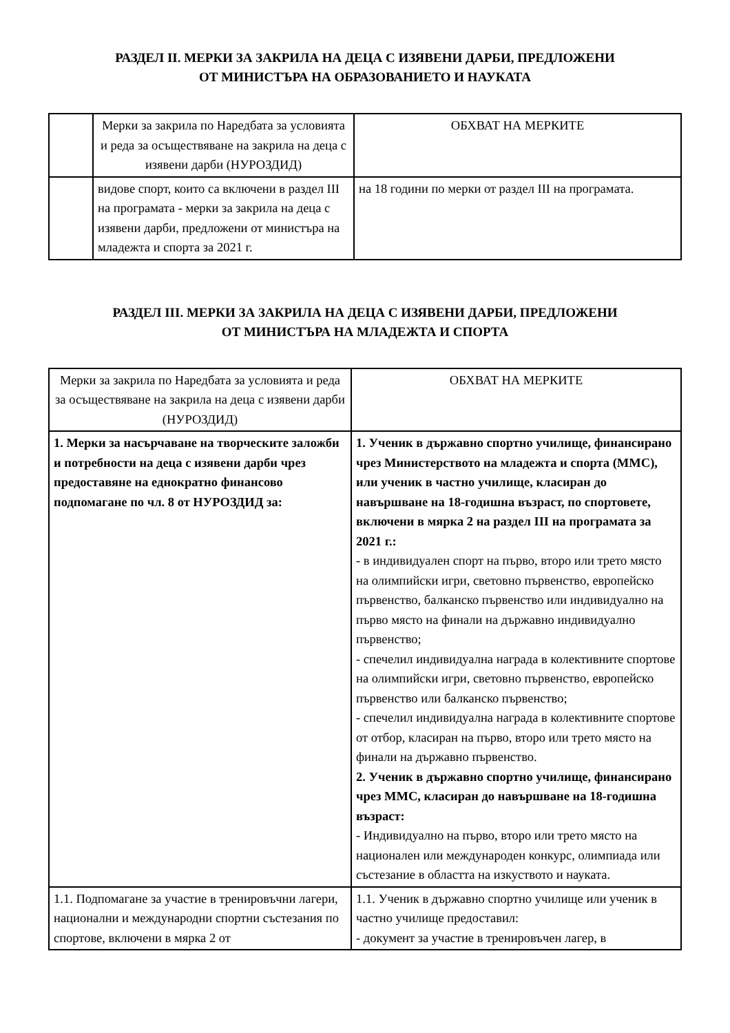РАЗДЕЛ II. МЕРКИ ЗА ЗАКРИЛА НА ДЕЦА С ИЗЯВЕНИ ДАРБИ, ПРЕДЛОЖЕНИ
ОТ МИНИСТЪРА НА ОБРАЗОВАНИЕТО И НАУКАТА
| | Мерки за закрила по Наредбата за условията и реда за осъществяване на закрила на деца с изявени дарби (НУРОЗДИД) | ОБХВАТ НА МЕРКИТЕ |
| | видове спорт, които са включени в раздел III на програмата - мерки за закрила на деца с изявени дарби, предложени от министъра на младежта и спорта за 2021 г. | на 18 години по мерки от раздел III на програмата. |
РАЗДЕЛ III. МЕРКИ ЗА ЗАКРИЛА НА ДЕЦА С ИЗЯВЕНИ ДАРБИ, ПРЕДЛОЖЕНИ
ОТ МИНИСТЪРА НА МЛАДЕЖТА И СПОРТА
| Мерки за закрила по Наредбата за условията и реда за осъществяване на закрила на деца с изявени дарби (НУРОЗДИД) | ОБХВАТ НА МЕРКИТЕ |
| 1. Мерки за насърчаване на творческите заложби и потребности на деца с изявени дарби чрез предоставяне на еднократно финансово подпомагане по чл. 8 от НУРОЗДИД за: | 1. Ученик в държавно спортно училище, финансирано чрез Министерството на младежта и спорта (ММС), или ученик в частно училище, класиран до навършване на 18-годишна възраст, по спортовете, включени в мярка 2 на раздел III на програмата за 2021 г.: - в индивидуален спорт на първо, второ или трето място на олимпийски игри, световно първенство, европейско първенство, балканско първенство или индивидуално на първо място на финали на държавно индивидуално първенство; - спечелил индивидуална награда в колективните спортове на олимпийски игри, световно първенство, европейско първенство или балканско първенство; - спечелил индивидуална награда в колективните спортове от отбор, класиран на първо, второ или трето място на финали на държавно първенство. 2. Ученик в държавно спортно училище, финансирано чрез ММС, класиран до навършване на 18-годишна възраст: - Индивидуално на първо, второ или трето място на национален или международен конкурс, олимпиада или състезание в областта на изкуството и науката. |
| 1.1. Подпомагане за участие в тренировъчни лагери, национални и международни спортни състезания по спортове, включени в мярка 2 от | 1.1. Ученик в държавно спортно училище или ученик в частно училище предоставил: - документ за участие в тренировъчен лагер, в |